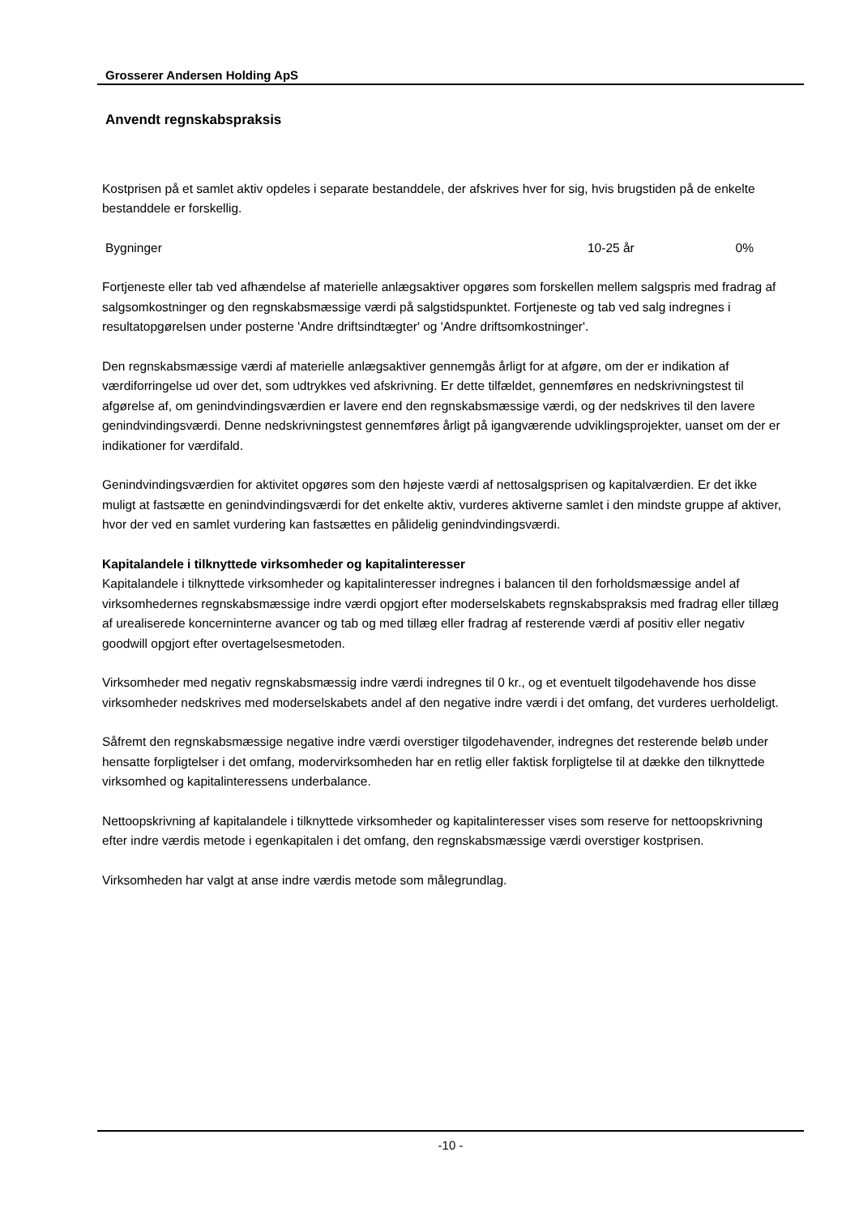Grosserer Andersen Holding ApS
Anvendt regnskabspraksis
Kostprisen på et samlet aktiv opdeles i separate bestanddele, der afskrives hver for sig, hvis brugstiden på de enkelte bestanddele er forskellig.
| Bygninger | 10-25 år | 0% |
Fortjeneste eller tab ved afhændelse af materielle anlægsaktiver opgøres som forskellen mellem salgspris med fradrag af salgsomkostninger og den regnskabsmæssige værdi på salgstidspunktet. Fortjeneste og tab ved salg indregnes i resultatopgørelsen under posterne 'Andre driftsindtægter' og 'Andre driftsomkostninger'.
Den regnskabsmæssige værdi af materielle anlægsaktiver gennemgås årligt for at afgøre, om der er indikation af værdiforringelse ud over det, som udtrykkes ved afskrivning. Er dette tilfældet, gennemføres en nedskrivningstest til afgørelse af, om genindvindingsværdien er lavere end den regnskabsmæssige værdi, og der nedskrives til den lavere genindvindingsværdi. Denne nedskrivningstest gennemføres årligt på igangværende udviklingsprojekter, uanset om der er indikationer for værdifald.
Genindvindingsværdien for aktivitet opgøres som den højeste værdi af nettosalgsprisen og kapitalværdien. Er det ikke muligt at fastsætte en genindvindingsværdi for det enkelte aktiv, vurderes aktiverne samlet i den mindste gruppe af aktiver, hvor der ved en samlet vurdering kan fastsættes en pålidelig genindvindingsværdi.
Kapitalandele i tilknyttede virksomheder og kapitalinteresser
Kapitalandele i tilknyttede virksomheder og kapitalinteresser indregnes i balancen til den forholdsmæssige andel af virksomhedernes regnskabsmæssige indre værdi opgjort efter moderselskabets regnskabspraksis med fradrag eller tillæg af urealiserede koncerninterne avancer og tab og med tillæg eller fradrag af resterende værdi af positiv eller negativ goodwill opgjort efter overtagelsesmetoden.
Virksomheder med negativ regnskabsmæssig indre værdi indregnes til 0 kr., og et eventuelt tilgodehavende hos disse virksomheder nedskrives med moderselskabets andel af den negative indre værdi i det omfang, det vurderes uerholdeligt.
Såfremt den regnskabsmæssige negative indre værdi overstiger tilgodehavender, indregnes det resterende beløb under hensatte forpligtelser i det omfang, modervirksomheden har en retlig eller faktisk forpligtelse til at dække den tilknyttede virksomhed og kapitalinteressens underbalance.
Nettoopskrivning af kapitalandele i tilknyttede virksomheder og kapitalinteresser vises som reserve for nettoopskrivning efter indre værdis metode i egenkapitalen i det omfang, den regnskabsmæssige værdi overstiger kostprisen.
Virksomheden har valgt at anse indre værdis metode som målegrundlag.
-10 -